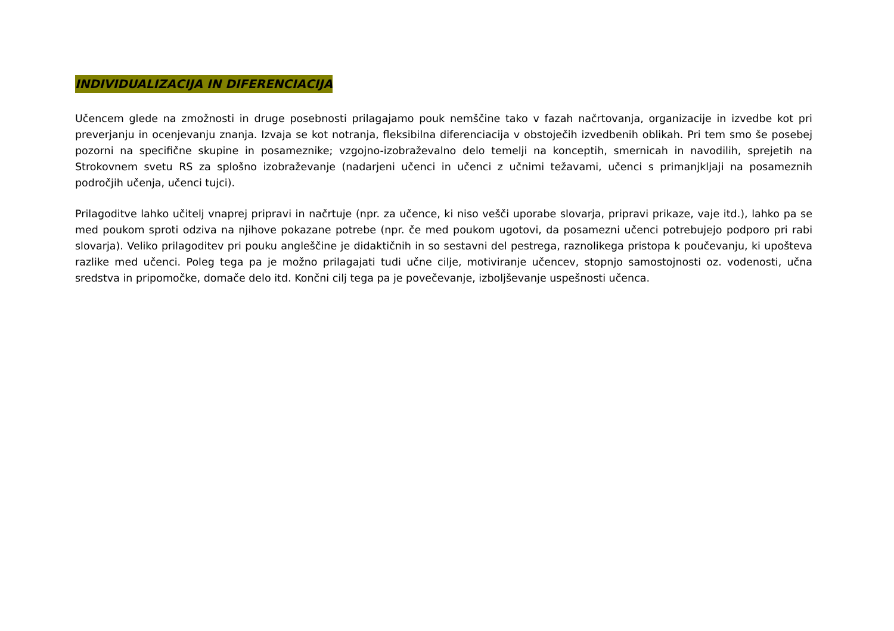INDIVIDUALIZACIJA IN DIFERENCIACIJA
Učencem glede na zmožnosti in druge posebnosti prilagajamo pouk nemščine tako v fazah načrtovanja, organizacije in izvedbe kot pri preverjanju in ocenjevanju znanja. Izvaja se kot notranja, fleksibilna diferenciacija v obstoječih izvedbenih oblikah. Pri tem smo še posebej pozorni na specifične skupine in posameznike; vzgojno-izobraževalno delo temelji na konceptih, smernicah in navodilih, sprejetih na Strokovnem svetu RS za splošno izobraževanje (nadarjeni učenci in učenci z učnimi težavami, učenci s primanjkljaji na posameznih področjih učenja, učenci tujci).
Prilagoditve lahko učitelj vnaprej pripravi in načrtuje (npr. za učence, ki niso vešči uporabe slovarja, pripravi prikaze, vaje itd.), lahko pa se med poukom sproti odziva na njihove pokazane potrebe (npr. če med poukom ugotovi, da posamezni učenci potrebujejo podporo pri rabi slovarja). Veliko prilagoditev pri pouku angleščine je didaktičnih in so sestavni del pestrega, raznolikega pristopa k poučevanju, ki upošteva razlike med učenci. Poleg tega pa je možno prilagajati tudi učne cilje, motiviranje učencev, stopnjo samostojnosti oz. vodenosti, učna sredstva in pripomočke, domače delo itd. Končni cilj tega pa je povečevanje, izboljševanje uspešnosti učenca.